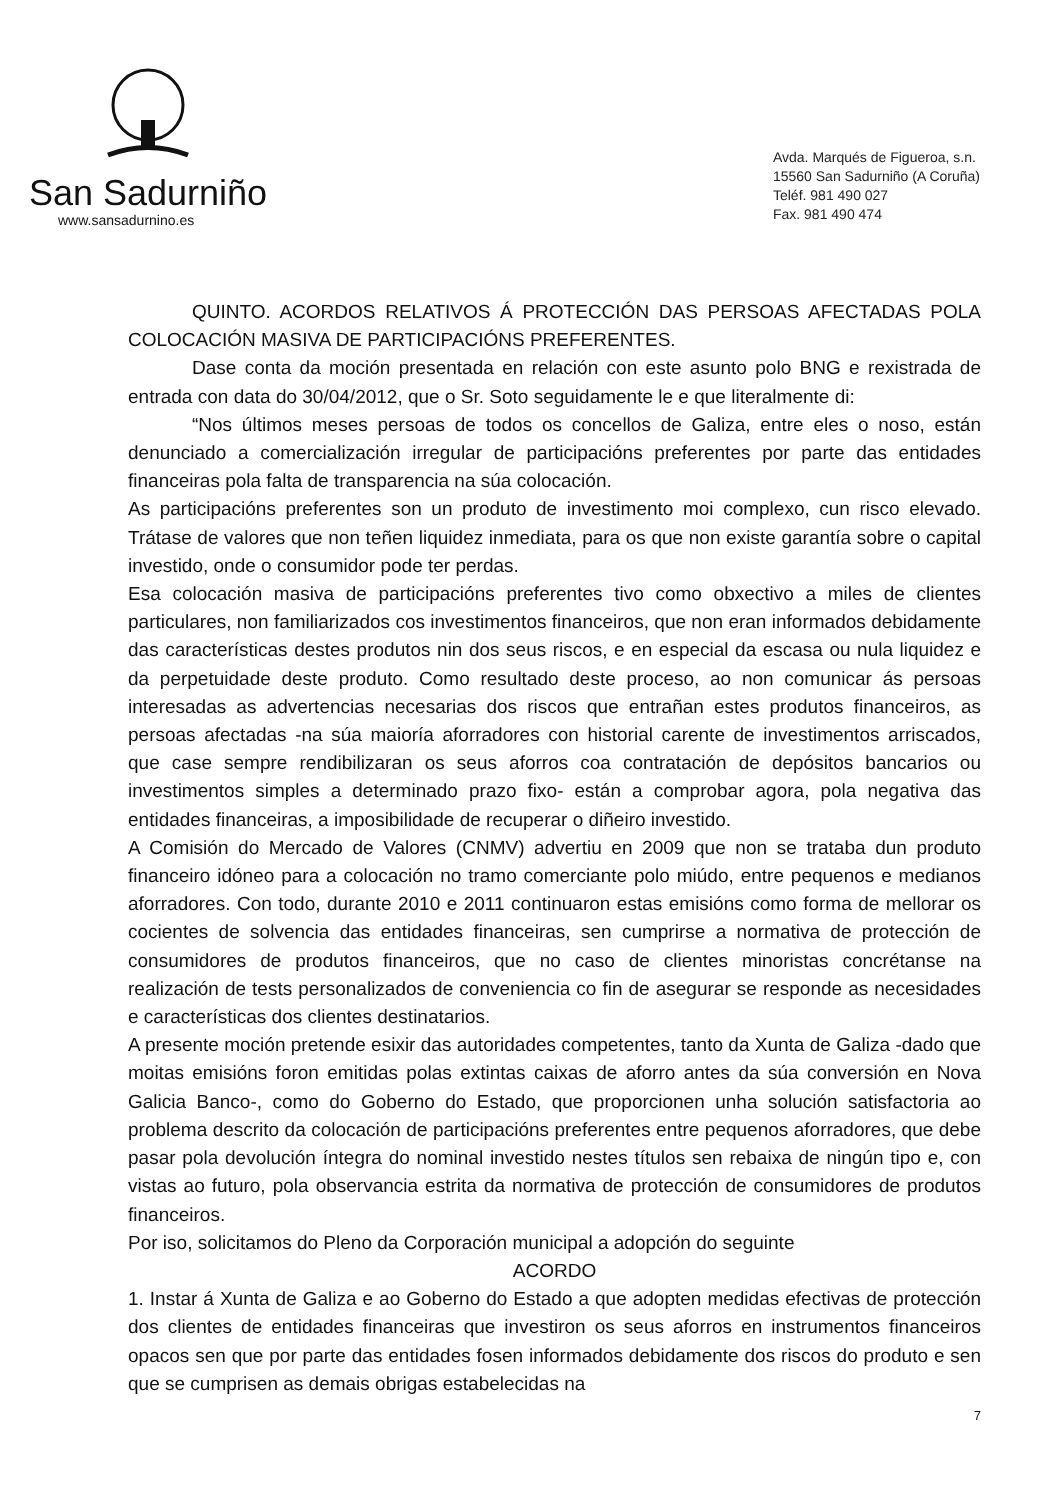San Sadurniño
www.sansadurnino.es
Avda. Marqués de Figueroa, s.n.
15560 San Sadurniño (A Coruña)
Teléf. 981 490 027
Fax. 981 490 474
QUINTO. ACORDOS RELATIVOS Á PROTECCIÓN DAS PERSOAS AFECTADAS POLA COLOCACIÓN MASIVA DE PARTICIPACIÓNS PREFERENTES.
Dase conta da moción presentada en relación con este asunto polo BNG e rexistrada de entrada con data do 30/04/2012, que o Sr. Soto seguidamente le e que literalmente di:
“Nos últimos meses persoas de todos os concellos de Galiza, entre eles o noso, están denunciado a comercialización irregular de participacións preferentes por parte das entidades financeiras pola falta de transparencia na súa colocación.
As participacións preferentes son un produto de investimento moi complexo, cun risco elevado. Trátase de valores que non teñen liquidez inmediata, para os que non existe garantía sobre o capital investido, onde o consumidor pode ter perdas.
Esa colocación masiva de participacións preferentes tivo como obxectivo a miles de clientes particulares, non familiarizados cos investimentos financeiros, que non eran informados debidamente das características destes produtos nin dos seus riscos, e en especial da escasa ou nula liquidez e da perpetuidade deste produto. Como resultado deste proceso, ao non comunicar ás persoas interesadas as advertencias necesarias dos riscos que entrañan estes produtos financeiros, as persoas afectadas -na súa maioría aforradores con historial carente de investimentos arriscados, que case sempre rendibilizaran os seus aforros coa contratación de depósitos bancarios ou investimentos simples a determinado prazo fixo- están a comprobar agora, pola negativa das entidades financeiras, a imposibilidade de recuperar o diñeiro investido.
A Comisión do Mercado de Valores (CNMV) advertiu en 2009 que non se trataba dun produto financeiro idóneo para a colocación no tramo comerciante polo miúdo, entre pequenos e medianos aforradores. Con todo, durante 2010 e 2011 continuaron estas emisións como forma de mellorar os cocientes de solvencia das entidades financeiras, sen cumprirse a normativa de protección de consumidores de produtos financeiros, que no caso de clientes minoristas concrétanse na realización de tests personalizados de conveniencia co fin de asegurar se responde as necesidades e características dos clientes destinatarios.
A presente moción pretende esixir das autoridades competentes, tanto da Xunta de Galiza -dado que moitas emisións foron emitidas polas extintas caixas de aforro antes da súa conversión en Nova Galicia Banco-, como do Goberno do Estado, que proporcionen unha solución satisfactoria ao problema descrito da colocación de participacións preferentes entre pequenos aforradores, que debe pasar pola devolución íntegra do nominal investido nestes títulos sen rebaixa de ningún tipo e, con vistas ao futuro, pola observancia estrita da normativa de protección de consumidores de produtos financeiros.
Por iso, solicitamos do Pleno da Corporación municipal a adopción do seguinte
ACORDO
1. Instar á Xunta de Galiza e ao Goberno do Estado a que adopten medidas efectivas de protección dos clientes de entidades financeiras que investiron os seus aforros en instrumentos financeiros opacos sen que por parte das entidades fosen informados debidamente dos riscos do produto e sen que se cumprisen as demais obrigas estabelecidas na
7